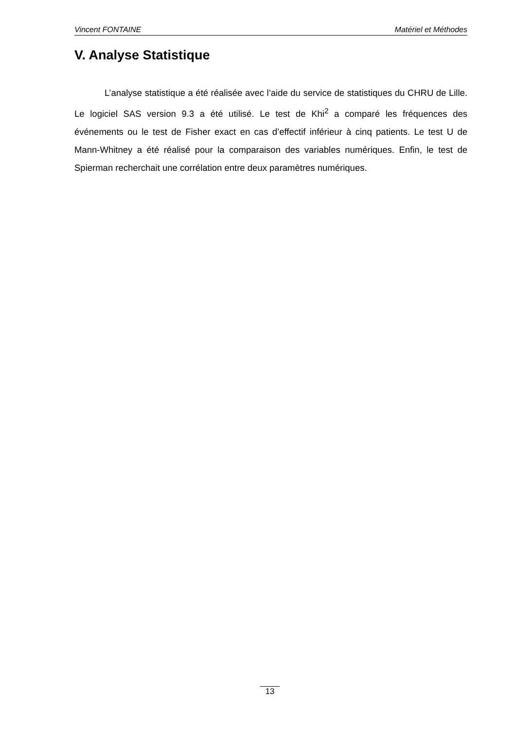Vincent FONTAINE Matériel et Méthodes
V. Analyse Statistique
L’analyse statistique a été réalisée avec l’aide du service de statistiques du CHRU de Lille. Le logiciel SAS version 9.3 a été utilisé. Le test de Khi<sup>2</sup> a comparé les fréquences des événements ou le test de Fisher exact en cas d’effectif inférieur à cinq patients. Le test U de Mann-Whitney a été réalisé pour la comparaison des variables numériques. Enfin, le test de Spierman recherchait une corrélation entre deux paramètres numériques.
13